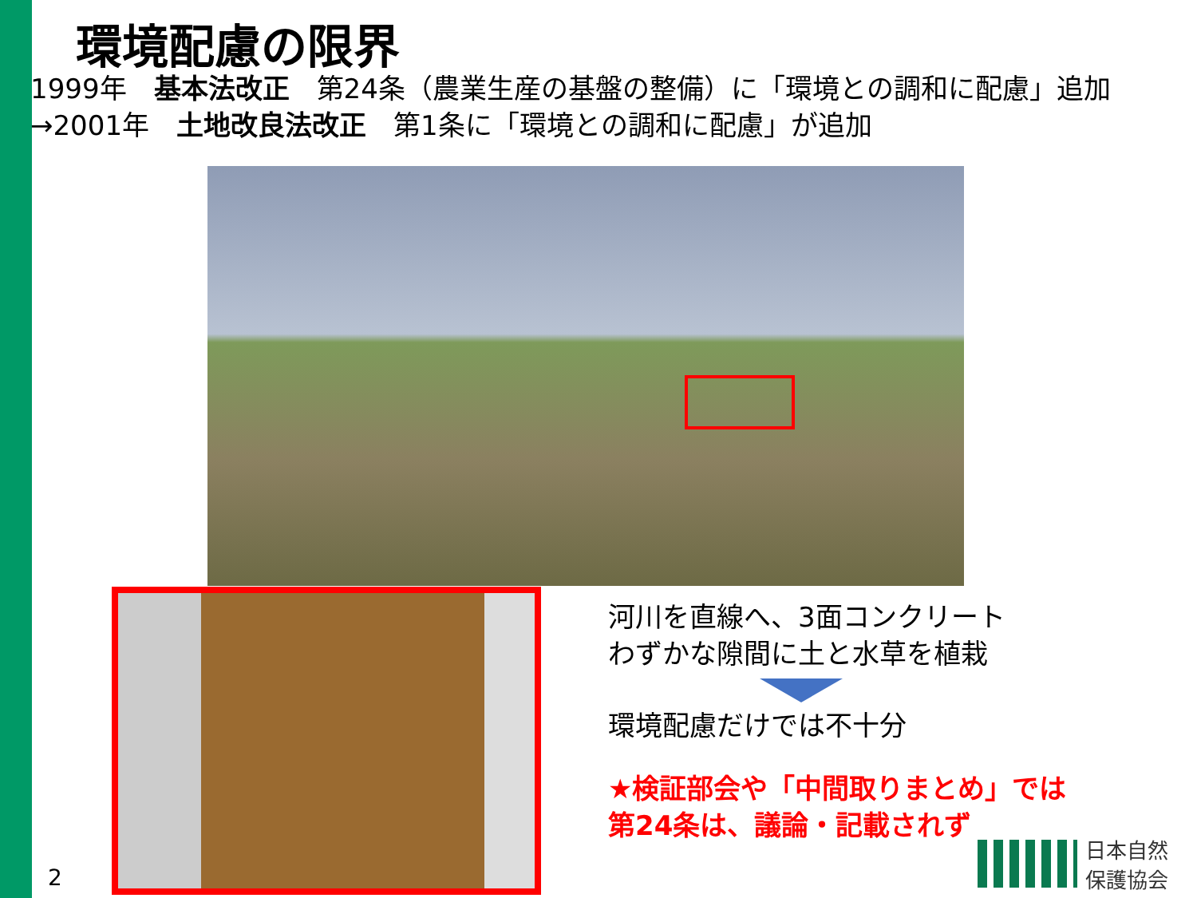環境配慮の限界
1999年　基本法改正　第24条（農業生産の基盤の整備）に「環境との調和に配慮」追加
→2001年　土地改良法改正　第1条に「環境との調和に配慮」が追加
河川を直線へ、3面コンクリート
わずかな隙間に土と水草を植栽
環境配慮だけでは不十分
★検証部会や「中間取りまとめ」では
第24条は、議論・記載されず
2
日本自然
保護協会